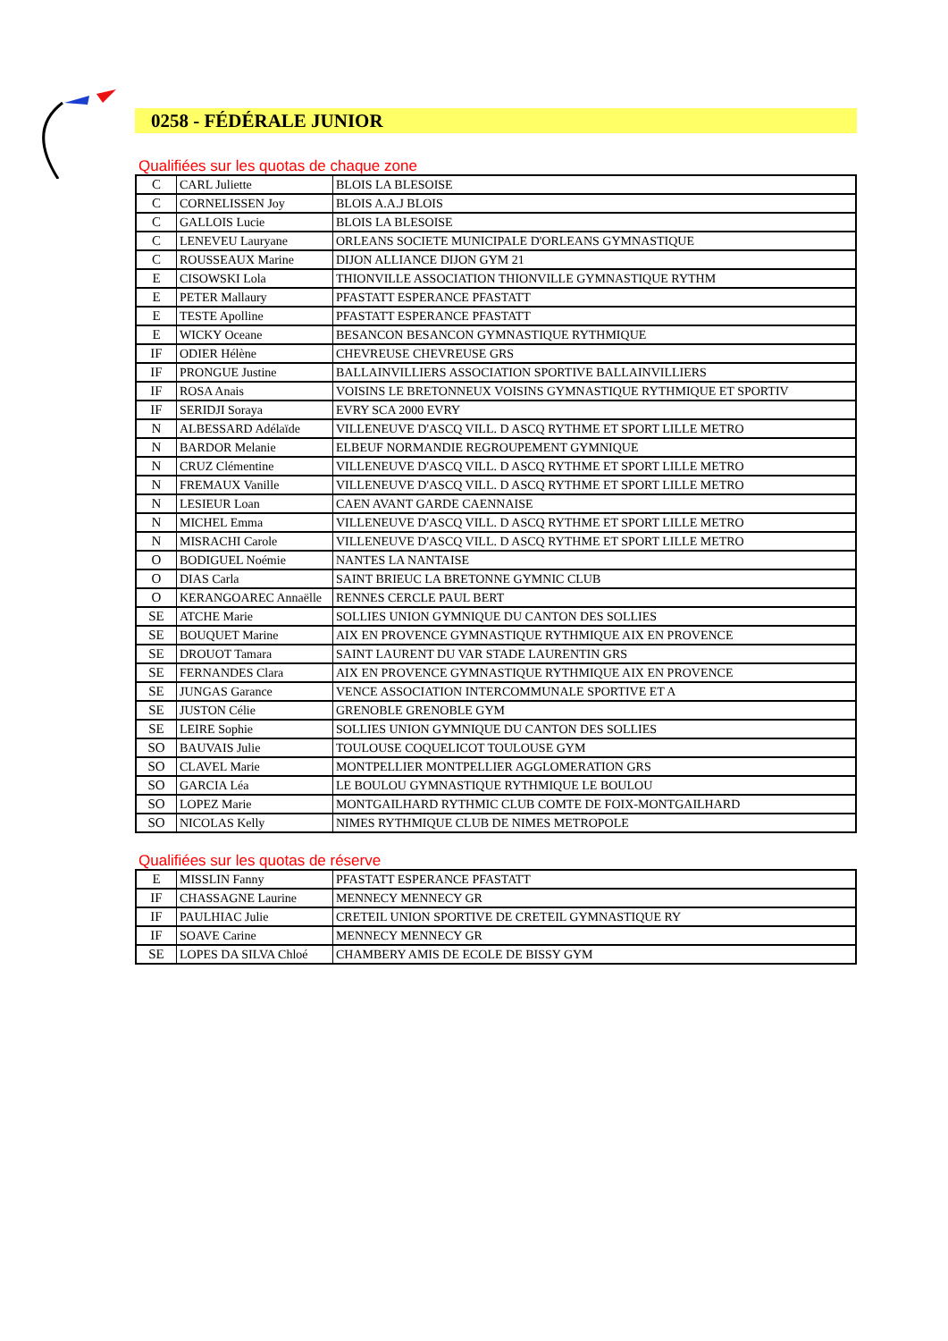0258 - FÉDÉRALE JUNIOR
Qualifiées sur les quotas de chaque zone
| C | CARL Juliette | BLOIS LA BLESOISE |
| C | CORNELISSEN Joy | BLOIS A.A.J BLOIS |
| C | GALLOIS Lucie | BLOIS LA BLESOISE |
| C | LENEVEU Lauryane | ORLEANS SOCIETE MUNICIPALE D'ORLEANS GYMNASTIQUE |
| C | ROUSSEAUX Marine | DIJON ALLIANCE DIJON GYM 21 |
| E | CISOWSKI Lola | THIONVILLE ASSOCIATION THIONVILLE GYMNASTIQUE RYTHM |
| E | PETER Mallaury | PFASTATT ESPERANCE PFASTATT |
| E | TESTE Apolline | PFASTATT ESPERANCE PFASTATT |
| E | WICKY Oceane | BESANCON BESANCON GYMNASTIQUE RYTHMIQUE |
| IF | ODIER Hélène | CHEVREUSE CHEVREUSE GRS |
| IF | PRONGUE Justine | BALLAINVILLIERS ASSOCIATION SPORTIVE BALLAINVILLIERS |
| IF | ROSA Anais | VOISINS LE BRETONNEUX VOISINS GYMNASTIQUE RYTHMIQUE ET SPORTIV |
| IF | SERIDJI Soraya | EVRY SCA 2000 EVRY |
| N | ALBESSARD Adélaïde | VILLENEUVE D'ASCQ VILL. D ASCQ RYTHME ET SPORT LILLE METRO |
| N | BARDOR Melanie | ELBEUF NORMANDIE REGROUPEMENT GYMNIQUE |
| N | CRUZ Clémentine | VILLENEUVE D'ASCQ VILL. D ASCQ RYTHME ET SPORT LILLE METRO |
| N | FREMAUX Vanille | VILLENEUVE D'ASCQ VILL. D ASCQ RYTHME ET SPORT LILLE METRO |
| N | LESIEUR Loan | CAEN AVANT GARDE CAENNAISE |
| N | MICHEL Emma | VILLENEUVE D'ASCQ VILL. D ASCQ RYTHME ET SPORT LILLE METRO |
| N | MISRACHI Carole | VILLENEUVE D'ASCQ VILL. D ASCQ RYTHME ET SPORT LILLE METRO |
| O | BODIGUEL Noémie | NANTES LA NANTAISE |
| O | DIAS Carla | SAINT BRIEUC LA BRETONNE GYMNIC CLUB |
| O | KERANGOAREC Annaëlle | RENNES CERCLE PAUL BERT |
| SE | ATCHE Marie | SOLLIES UNION GYMNIQUE DU CANTON DES SOLLIES |
| SE | BOUQUET Marine | AIX EN PROVENCE GYMNASTIQUE RYTHMIQUE AIX EN PROVENCE |
| SE | DROUOT Tamara | SAINT LAURENT DU VAR STADE LAURENTIN GRS |
| SE | FERNANDES Clara | AIX EN PROVENCE GYMNASTIQUE RYTHMIQUE AIX EN PROVENCE |
| SE | JUNGAS Garance | VENCE ASSOCIATION INTERCOMMUNALE SPORTIVE ET A |
| SE | JUSTON Célie | GRENOBLE GRENOBLE GYM |
| SE | LEIRE Sophie | SOLLIES UNION GYMNIQUE DU CANTON DES SOLLIES |
| SO | BAUVAIS Julie | TOULOUSE COQUELICOT TOULOUSE GYM |
| SO | CLAVEL Marie | MONTPELLIER MONTPELLIER AGGLOMERATION GRS |
| SO | GARCIA Léa | LE BOULOU GYMNASTIQUE RYTHMIQUE LE BOULOU |
| SO | LOPEZ Marie | MONTGAILHARD RYTHMIC CLUB COMTE DE FOIX-MONTGAILHARD |
| SO | NICOLAS Kelly | NIMES RYTHMIQUE CLUB DE NIMES METROPOLE |
Qualifiées sur les quotas de réserve
| E | MISSLIN Fanny | PFASTATT ESPERANCE PFASTATT |
| IF | CHASSAGNE Laurine | MENNECY MENNECY GR |
| IF | PAULHIAC Julie | CRETEIL UNION SPORTIVE DE CRETEIL GYMNASTIQUE RY |
| IF | SOAVE Carine | MENNECY MENNECY GR |
| SE | LOPES DA SILVA Chloé | CHAMBERY AMIS DE ECOLE DE BISSY GYM |